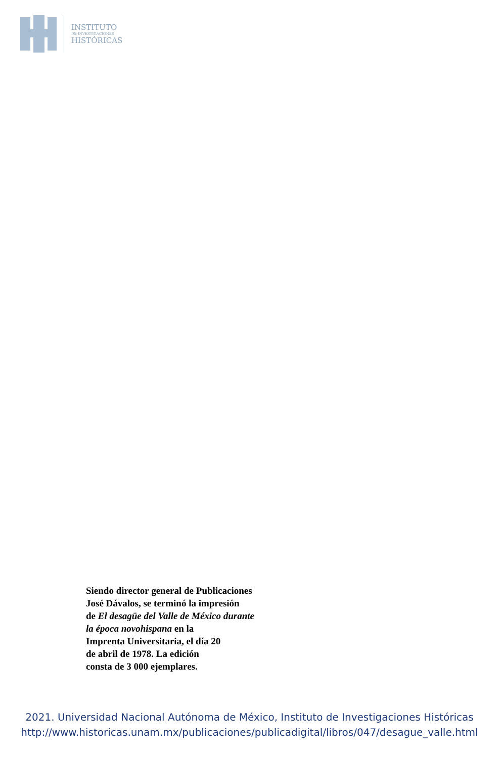INSTITUTO
DE INVESTIGACIONES
HISTÓRICAS
Siendo director general de Publicaciones
José Dávalos, se terminó la impresión
de El desagüe del Valle de México durante
la época novohispana en la
Imprenta Universitaria, el día 20
de abril de 1978. La edición
consta de 3 000 ejemplares.
2021. Universidad Nacional Autónoma de México, Instituto de Investigaciones Históricas
http://www.historicas.unam.mx/publicaciones/publicadigital/libros/047/desague_valle.html